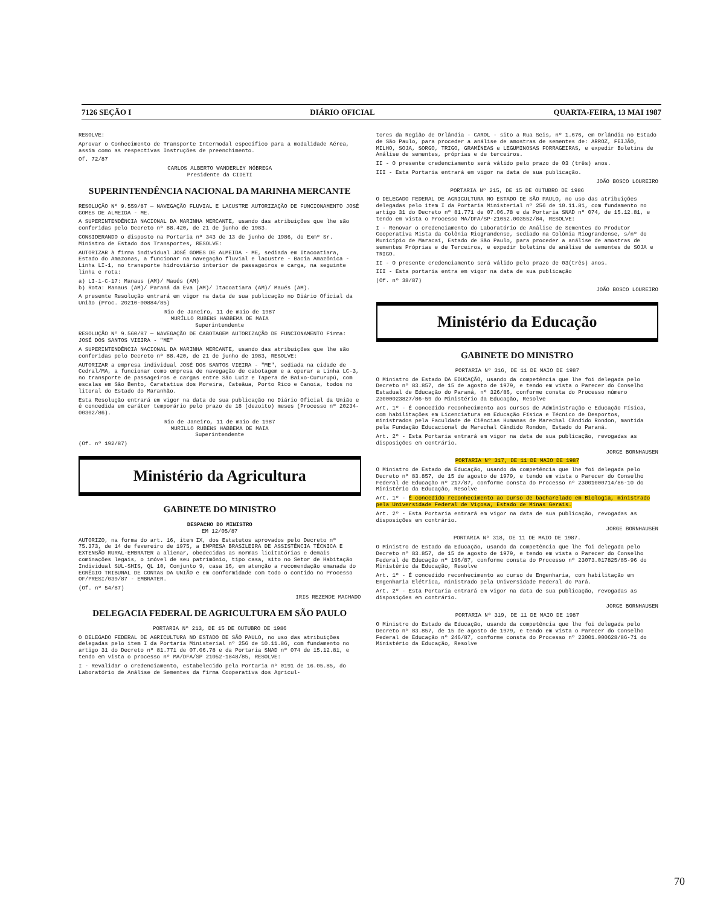7126 SEÇÃO I DIÁRIO OFICIAL QUARTA-FEIRA, 13 MAI 1987
RESOLVE:
Aprovar o Conhecimento de Transporte Intermodal específico para a modalidade Aérea, assim como as respectivas Instruções de preenchimento.
Of. 72/87
CARLOS ALBERTO WANDERLEY NÓBREGA
Presidente da CIDETI
SUPERINTENDÊNCIA NACIONAL DA MARINHA MERCANTE
RESOLUÇÃO Nº 9.559/87 — NAVEGAÇÃO FLUVIAL E LACUSTRE AUTORIZAÇÃO DE FUNCIONAMENTO JOSÉ GOMES DE ALMEIDA - ME.
A SUPERINTENDÊNCIA NACIONAL DA MARINHA MERCANTE, usando das atribuições que lhe são conferidas pelo Decreto nº 88.420, de 21 de junho de 1983.
CONSIDERANDO o disposto na Portaria nº 343 de 13 de junho de 1986, do Exmº Sr. Ministro de Estado dos Transportes, RESOLVE:
AUTORIZAR à firma individual JOSÉ GOMES DE ALMEIDA - ME, sediada em Itacoatiara, Estado do Amazonas, a funcionar na navegação fluvial e lacustre - Bacia Amazônica - Linha LI-1, no transporte hidroviário interior de passageiros e carga, na seguinte linha e rota:
a) LI-1-C-17: Manaus (AM)/ Maués (AM)
b) Rota: Manaus (AM)/ Paraná da Eva (AM)/ Itacoatiara (AM)/ Maués (AM).
A presente Resolução entrará em vigor na data de sua publicação no Diário Oficial da União (Proc. 20210-00884/85)
Rio de Janeiro, 11 de maio de 1987
MURÍLLO RUBENS HABBEMA DE MAIA
Superintendente
RESOLUÇÃO Nº 9.560/87 — NAVEGAÇÃO DE CABOTAGEM AUTORIZAÇÃO DE FUNCIONAMENTO Firma: JOSÉ DOS SANTOS VIEIRA - "ME"
A SUPERINTENDÊNCIA NACIONAL DA MARINHA MERCANTE, usando das atribuições que lhe são conferidas pelo Decreto nº 88.420, de 21 de junho de 1983, RESOLVE:
AUTORIZAR a empresa individual JOSÉ DOS SANTOS VIEIRA - "ME", sediada na cidade de Cedral/MA, a funcionar como empresa de navegação de cabotagem e a operar a Linha LC-3, no transporte de passageiros e cargas entre São Luiz e Tapera de Baixo-Cururupú, com escalas em São Bento, Caratatiua dos Moreira, Cateâua, Porto Rico e Canoia, todos no litoral do Estado do Maranhão.
Esta Resolução entrará em vigor na data de sua publicação no Diário Oficial da União e é concedida em caráter temporário pelo prazo de 18 (dezoito) meses (Processo nº 20234-00302/86).
Rio de Janeiro, 11 de maio de 1987
MURILLO RUBENS HABBEMA DE MAIA
Superintendente
(Of. nº 192/87)
Ministério da Agricultura
GABINETE DO MINISTRO
DESPACHO DO MINISTRO
EM 12/05/87
AUTORIZO, na forma do art. 16, item IX, dos Estatutos aprovados pelo Decreto nº 75.373, de 14 de fevereiro de 1975, a EMPRESA BRASILEIRA DE ASSISTÊNCIA TÉCNICA E EXTENSÃO RURAL-EMBRATER a alienar, obedecidas as normas licitatórias e demais cominações legais, o imóvel de seu patrimônio, tipo casa, sito no Setor de Habitação Individual SUL-SHIS, QL 10, Conjunto 9, casa 16, em atenção a recomendação emanada do EGRÉGIO TRIBUNAL DE CONTAS DA UNIÃO e em conformidade com todo o contido no Processo OF/PRESI/039/87 - EMBRATER.
(Of. nº 54/87)
IRIS REZENDE MACHADO
DELEGACIA FEDERAL DE AGRICULTURA EM SÃO PAULO
PORTARIA Nº 213, DE 15 DE OUTUBRO DE 1986
O DELEGADO FEDERAL DE AGRICULTURA NO ESTADO DE SÃO PAULO, no uso das atribuições delegadas pelo item I da Portaria Ministerial nº 256 de 10.11.86, com fundamento no artigo 31 do Decreto nº 81.771 de 07.06.78 e da Portaria SNAD nº 074 de 15.12.81, e tendo em vista o processo nº MA/DFA/SP 21052-1848/85, RESOLVE:
I - Revalidar o credenciamento, estabelecido pela Portaria nº 0191 de 16.05.85, do Laboratório de Análise de Sementes da firma Cooperativa dos Agricul-
tores da Região de Orlândia - CAROL - sito a Rua Seis, nº 1.676, em Orlândia no Estado de São Paulo, para proceder a análise de amostras de sementes de: ARROZ, FEIJÃO, MILHO, SOJA, SORGO, TRIGO, GRAMÍNEAS e LEGUMINOSAS FORRAGEIRAS, e expedir Boletins de Análise de sementes, próprias e de terceiros.
II - O presente credenciamento será válido pelo prazo de 03 (três) anos.
III - Esta Portaria entrará em vigor na data de sua publicação.
JOÃO BOSCO LOUREIRO
PORTARIA Nº 215, DE 15 DE OUTUBRO DE 1986
O DELEGADO FEDERAL DE AGRICULTURA NO ESTADO DE SÃO PAULO, no uso das atribuições delegadas pelo item I da Portaria Ministerial nº 256 de 10.11.81, com fundamento no artigo 31 do Decreto nº 81.771 de 07.06.78 e da Portaria SNAD nº 074, de 15.12.81, e tendo em vista o Processo MA/DFA/SP-21052.003552/84, RESOLVE:
I - Renovar o credenciamento do Laboratório de Análise de Sementes do Produtor Cooperativa Mista da Colônia Riograndense, sediado na Colônia Riograndense, s/nº do Município de Maracaí, Estado de São Paulo, para proceder a análise de amostras de sementes Próprias e de Terceiros, e expedir boletins de análise de sementes de SOJA e TRIGO.
II - O presente credenciamento será válido pelo prazo de 03(três) anos.
III - Esta portaria entra em vigor na data de sua publicação
(Of. nº 38/87)
JOÃO BOSCO LOUREIRO
Ministério da Educação
GABINETE DO MINISTRO
PORTARIA Nº 316, DE 11 DE MAIO DE 1987
O Ministro de Estado DA EDUCAÇÃO, usando da competência que lhe foi delegada pelo Decreto nº 83.857, de 15 de agosto de 1979, e tendo em vista o Parecer do Conselho Estadual de Educação do Paraná, nº 326/86, conforme consta do Processo número 23000023827/86-59 do Ministério da Educação, Resolve
Art. 1º - É concedido reconhecimento aos cursos de Administração e Educação Física, com habilitações em Licenciatura em Educação Física e Técnico de Desportos, ministrados pela Faculdade de Ciências Humanas de Marechal Cândido Rondon, mantida pela Fundação Educacional de Marechal Cândido Rondon, Estado do Paraná.
Art. 2º - Esta Portaria entrará em vigor na data de sua publicação, revogadas as disposições em contrário.
JORGE BORNHAUSEN
PORTARIA Nº 317, DE 11 DE MAIO DE 1987
O Ministro de Estado da Educação, usando da competência que lhe foi delegada pelo Decreto nº 83.857, de 15 de agosto de 1979, e tendo em vista o Parecer do Conselho Federal de Educação nº 217/87, conforme consta do Processo nº 23001000714/86-10 do Ministério da Educação, Resolve
Art. 1º - É concedido reconhecimento ao curso de bacharelado em Biologia, ministrado pela Universidade Federal de Viçosa, Estado de Minas Gerais.
Art. 2º - Esta Portaria entrará em vigor na data de sua publicação, revogadas as disposições em contrário.
JORGE BORNHAUSEN
PORTARIA Nº 318, DE 11 DE MAIO DE 1987.
O Ministro de Estado da Educação, usando da competência que lhe foi delegada pelo Decreto nº 83.857, de 15 de agosto de 1979, e tendo em vista o Parecer do Conselho Federal de Educação nº 196/87, conforme consta do Processo nº 23073.017825/85-96 do Ministério da Educação, Resolve
Art. 1º - É concedido reconhecimento ao curso de Engenharia, com habilitação em Engenharia Elétrica, ministrado pela Universidade Federal do Pará.
Art. 2º - Esta Portaria entrará em vigor na data de sua publicação, revogadas as disposições em contrário.
JORGE BORNHAUSEN
PORTARIA Nº 319, DE 11 DE MAIO DE 1987
O Ministro do Estado da Educação, usando da competência que lhe foi delegada pelo Decreto nº 83.857, de 15 de agosto de 1979, e tendo em vista o Parecer do Conselho Federal de Educação nº 246/87, conforme consta do Processo nº 23001.000628/86-71 do Ministério da Educação, Resolve
70